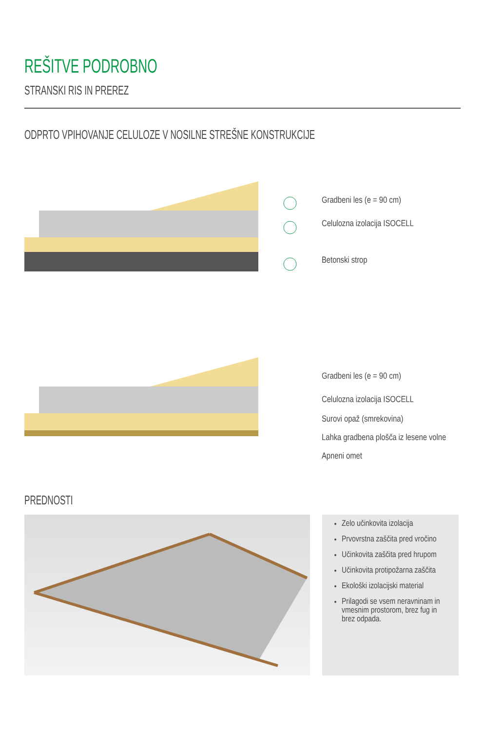REŠITVE PODROBNO
STRANSKI RIS IN PREREZ
ODPRTO VPIHOVANJE CELULOZE V NOSILNE STREŠNE KONSTRUKCIJE
Gradbeni les (e = 90 cm)
Celulozna izolacija ISOCELL
Betonski strop
Gradbeni les (e = 90 cm)
Celulozna izolacija ISOCELL
Surovi opaž (smrekovina)
Lahka gradbena plošča iz lesene volne
Apneni omet
PREDNOSTI
Zelo učinkovita izolacija
Prvovrstna zaščita pred vročino
Učinkovita zaščita pred hrupom
Učinkovita protipožarna zaščita
Ekološki izolacijski material
Prilagodi se vsem neravninam in vmesnim prostorom, brez fug in brez odpada.